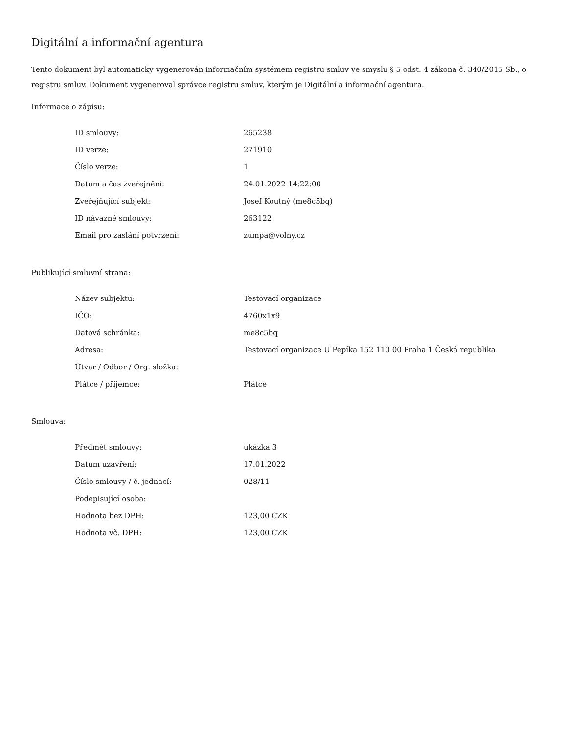Digitální a informační agentura
Tento dokument byl automaticky vygenerován informačním systémem registru smluv ve smyslu § 5 odst. 4 zákona č. 340/2015 Sb., o registru smluv. Dokument vygeneroval správce registru smluv, kterým je Digitální a informační agentura.
Informace o zápisu:
| ID smlouvy: | 265238 |
| ID verze: | 271910 |
| Číslo verze: | 1 |
| Datum a čas zveřejnění: | 24.01.2022 14:22:00 |
| Zveřejňující subjekt: | Josef Koutný (me8c5bq) |
| ID návazné smlouvy: | 263122 |
| Email pro zaslání potvrzení: | zumpa@volny.cz |
Publikující smluvní strana:
| Název subjektu: | Testovací organizace |
| IČO: | 4760x1x9 |
| Datová schránka: | me8c5bq |
| Adresa: | Testovací organizace U Pepíka 152 110 00 Praha 1 Česká republika |
| Útvar / Odbor / Org. složka: | |
| Plátce / příjemce: | Plátce |
Smlouva:
| Předmět smlouvy: | ukázka 3 |
| Datum uzavření: | 17.01.2022 |
| Číslo smlouvy / č. jednací: | 028/11 |
| Podepisující osoba: | |
| Hodnota bez DPH: | 123,00 CZK |
| Hodnota vč. DPH: | 123,00 CZK |